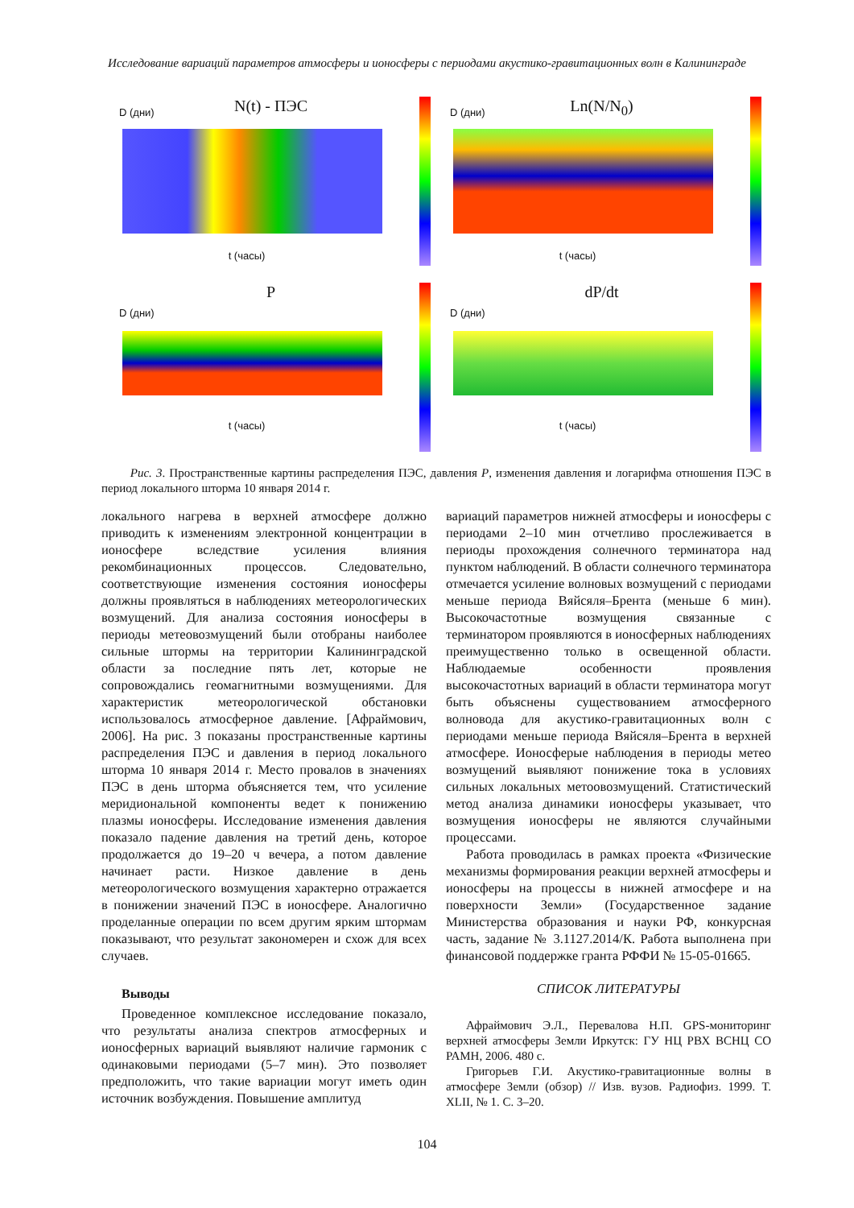Исследование вариаций параметров атмосферы и ионосферы с периодами акустико-гравитационных волн в Калининграде
D (дни)
N(t) - ПЭС
t (часы)
D (дни)
Ln(N/N<sub>0</sub>)
t (часы)
P
D (дни)
t (часы)
dP/dt
D (дни)
t (часы)
Рис. 3. Пространственные картины распределения ПЭС, давления P, изменения давления и логарифма отношения ПЭС в период локального шторма 10 января 2014 г.
локального нагрева в верхней атмосфере должно приводить к изменениям электронной концентрации в ионосфере вследствие усиления влияния рекомбинационных процессов. Следовательно, соответствующие изменения состояния ионосферы должны проявляться в наблюдениях метеорологических возмущений. Для анализа состояния ионосферы в периоды метеовозмущений были отобраны наиболее сильные штормы на территории Калининградской области за последние пять лет, которые не сопровождались геомагнитными возмущениями. Для характеристик метеорологической обстановки использовалось атмосферное давление. [Афраймович, 2006]. На рис. 3 показаны пространственные картины распределения ПЭС и давления в период локального шторма 10 января 2014 г. Место провалов в значениях ПЭС в день шторма объясняется тем, что усиление меридиональной компоненты ведет к понижению плазмы ионосферы. Исследование изменения давления показало падение давления на третий день, которое продолжается до 19–20 ч вечера, а потом давление начинает расти. Низкое давление в день метеорологического возмущения характерно отражается в понижении значений ПЭС в ионосфере. Аналогично проделанные операции по всем другим ярким штормам показывают, что результат закономерен и схож для всех случаев.
Выводы
Проведенное комплексное исследование показало, что результаты анализа спектров атмосферных и ионосферных вариаций выявляют наличие гармоник с одинаковыми периодами (5–7 мин). Это позволяет предположить, что такие вариации могут иметь один источник возбуждения. Повышение амплитуд
вариаций параметров нижней атмосферы и ионосферы с периодами 2–10 мин отчетливо прослеживается в периоды прохождения солнечного терминатора над пунктом наблюдений. В области солнечного терминатора отмечается усиление волновых возмущений с периодами меньше периода Вяйсяля–Брента (меньше 6 мин). Высокочастотные возмущения связанные с терминатором проявляются в ионосферных наблюдениях преимущественно только в освещенной области. Наблюдаемые особенности проявления высокочастотных вариаций в области терминатора могут быть объяснены существованием атмосферного волновода для акустико-гравитационных волн с периодами меньше периода Вяйсяля–Брента в верхней атмосфере. Ионосферые наблюдения в периоды метео возмущений выявляют понижение тока в условиях сильных локальных метоовозмущений. Статистический метод анализа динамики ионосферы указывает, что возмущения ионосферы не являются случайными процессами.
Работа проводилась в рамках проекта «Физические механизмы формирования реакции верхней атмосферы и ионосферы на процессы в нижней атмосфере и на поверхности Земли» (Государственное задание Министерства образования и науки РФ, конкурсная часть, задание № 3.1127.2014/К. Работа выполнена при финансовой поддержке гранта РФФИ № 15-05-01665.
СПИСОК ЛИТЕРАТУРЫ
Афраймович Э.Л., Перевалова Н.П. GPS-мониторинг верхней атмосферы Земли Иркутск: ГУ НЦ РВХ ВСНЦ СО РАМН, 2006. 480 с.
Григорьев Г.И. Акустико-гравитационные волны в атмосфере Земли (обзор) // Изв. вузов. Радиофиз. 1999. Т. XLII, № 1. С. 3–20.
104